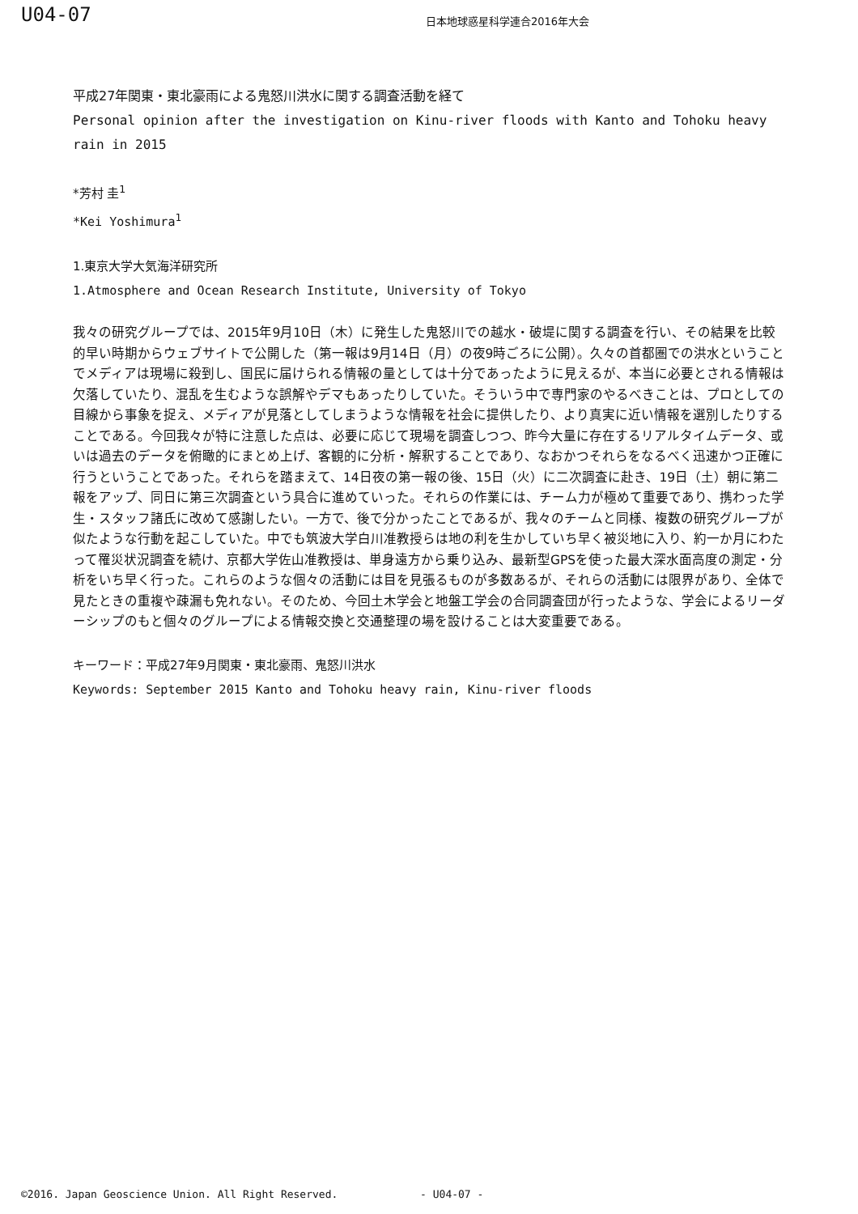U04-07
日本地球惑星科学連合2016年大会
平成27年関東・東北豪雨による鬼怒川洪水に関する調査活動を経て
Personal opinion after the investigation on Kinu-river floods with Kanto and Tohoku heavy rain in 2015
*芳村 圭<sup>1</sup>
*Kei Yoshimura<sup>1</sup>
1.東京大学大気海洋研究所
1.Atmosphere and Ocean Research Institute, University of Tokyo
我々の研究グループでは、2015年9月10日（木）に発生した鬼怒川での越水・破堤に関する調査を行い、その結果を比較的早い時期からウェブサイトで公開した（第一報は9月14日（月）の夜9時ごろに公開）。久々の首都圏での洪水ということでメディアは現場に殺到し、国民に届けられる情報の量としては十分であったように見えるが、本当に必要とされる情報は欠落していたり、混乱を生むような誤解やデマもあったりしていた。そういう中で専門家のやるべきことは、プロとしての目線から事象を捉え、メディアが見落としてしまうような情報を社会に提供したり、より真実に近い情報を選別したりすることである。今回我々が特に注意した点は、必要に応じて現場を調査しつつ、昨今大量に存在するリアルタイムデータ、或いは過去のデータを俯瞰的にまとめ上げ、客観的に分析・解釈することであり、なおかつそれらをなるべく迅速かつ正確に行うということであった。それらを踏まえて、14日夜の第一報の後、15日（火）に二次調査に赴き、19日（土）朝に第二報をアップ、同日に第三次調査という具合に進めていった。それらの作業には、チーム力が極めて重要であり、携わった学生・スタッフ諸氏に改めて感謝したい。一方で、後で分かったことであるが、我々のチームと同様、複数の研究グループが似たような行動を起こしていた。中でも筑波大学白川准教授らは地の利を生かしていち早く被災地に入り、約一か月にわたって罹災状況調査を続け、京都大学佐山准教授は、単身遠方から乗り込み、最新型GPSを使った最大深水面高度の測定・分析をいち早く行った。これらのような個々の活動には目を見張るものが多数あるが、それらの活動には限界があり、全体で見たときの重複や疎漏も免れない。そのため、今回土木学会と地盤工学会の合同調査団が行ったような、学会によるリーダーシップのもと個々のグループによる情報交換と交通整理の場を設けることは大変重要である。
キーワード：平成27年9月関東・東北豪雨、鬼怒川洪水
Keywords: September 2015 Kanto and Tohoku heavy rain, Kinu-river floods
©2016. Japan Geoscience Union. All Right Reserved. - U04-07 -